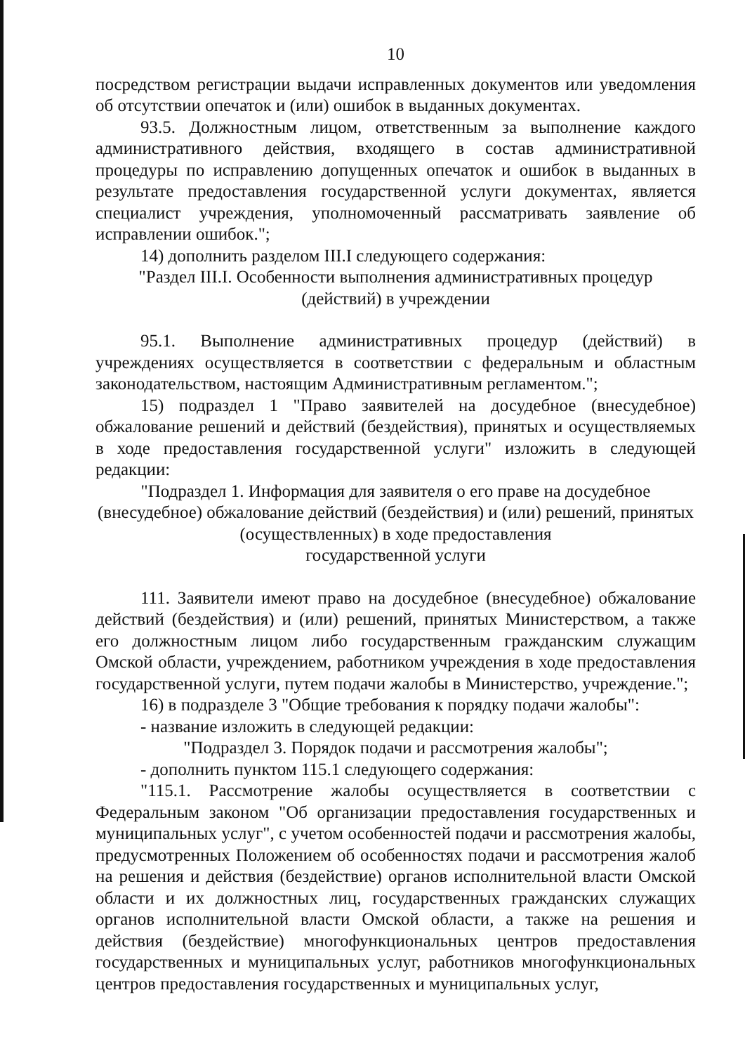10
посредством регистрации выдачи исправленных документов или уведомления об отсутствии опечаток и (или) ошибок в выданных документах.
93.5. Должностным лицом, ответственным за выполнение каждого административного действия, входящего в состав административной процедуры по исправлению допущенных опечаток и ошибок в выданных в результате предоставления государственной услуги документах, является специалист учреждения, уполномоченный рассматривать заявление об исправлении ошибок.";
14) дополнить разделом III.I следующего содержания:
"Раздел III.I. Особенности выполнения административных процедур
(действий) в учреждении
95.1. Выполнение административных процедур (действий) в учреждениях осуществляется в соответствии с федеральным и областным законодательством, настоящим Административным регламентом.";
15) подраздел 1 "Право заявителей на досудебное (внесудебное) обжалование решений и действий (бездействия), принятых и осуществляемых в ходе предоставления государственной услуги" изложить в следующей редакции:
"Подраздел 1. Информация для заявителя о его праве на досудебное (внесудебное) обжалование действий (бездействия) и (или) решений, принятых (осуществленных) в ходе предоставления
государственной услуги
111. Заявители имеют право на досудебное (внесудебное) обжалование действий (бездействия) и (или) решений, принятых Министерством, а также его должностным лицом либо государственным гражданским служащим Омской области, учреждением, работником учреждения в ходе предоставления государственной услуги, путем подачи жалобы в Министерство, учреждение.";
16) в подразделе 3 "Общие требования к порядку подачи жалобы":
- название изложить в следующей редакции:
"Подраздел 3. Порядок подачи и рассмотрения жалобы";
- дополнить пунктом 115.1 следующего содержания:
"115.1. Рассмотрение жалобы осуществляется в соответствии с Федеральным законом "Об организации предоставления государственных и муниципальных услуг", с учетом особенностей подачи и рассмотрения жалобы, предусмотренных Положением об особенностях подачи и рассмотрения жалоб на решения и действия (бездействие) органов исполнительной власти Омской области и их должностных лиц, государственных гражданских служащих органов исполнительной власти Омской области, а также на решения и действия (бездействие) многофункциональных центров предоставления государственных и муниципальных услуг, работников многофункциональных центров предоставления государственных и муниципальных услуг,